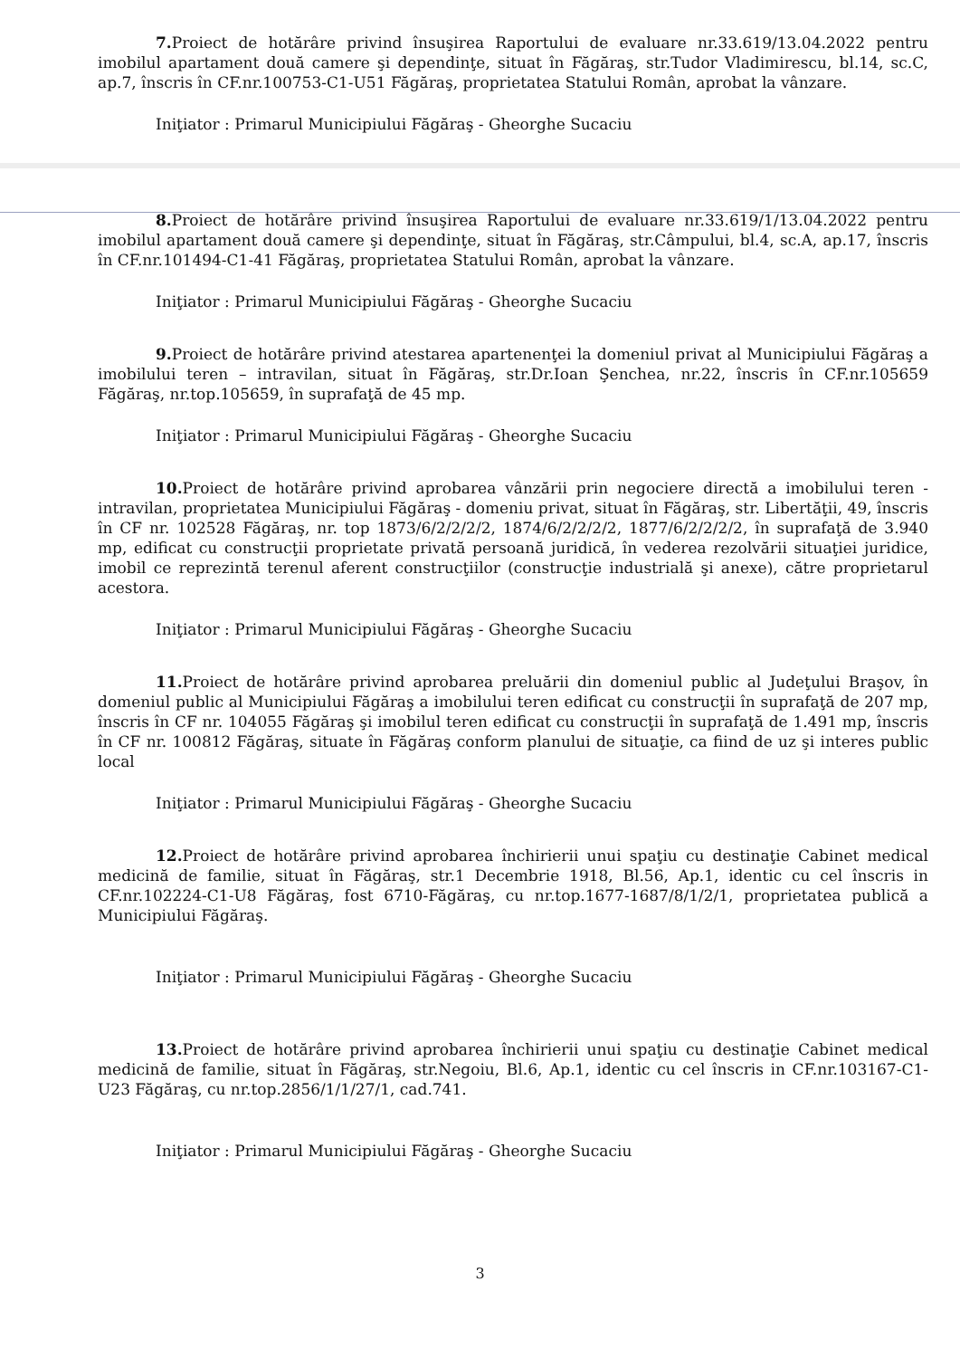7. Proiect de hotărâre privind însuşirea Raportului de evaluare nr.33.619/13.04.2022 pentru imobilul apartament două camere şi dependinţe, situat în Făgăraş, str.Tudor Vladimirescu, bl.14, sc.C, ap.7, înscris în CF.nr.100753-C1-U51 Făgăraş, proprietatea Statului Român, aprobat la vânzare.
Iniţiator : Primarul Municipiului Făgăraş - Gheorghe Sucaciu
8. Proiect de hotărâre privind însuşirea Raportului de evaluare nr.33.619/1/13.04.2022 pentru imobilul apartament două camere şi dependinţe, situat în Făgăraş, str.Câmpului, bl.4, sc.A, ap.17, înscris în CF.nr.101494-C1-41 Făgăraş, proprietatea Statului Român, aprobat la vânzare.
Iniţiator : Primarul Municipiului Făgăraş - Gheorghe Sucaciu
9. Proiect de hotărâre privind atestarea apartenenţei la domeniul privat al Municipiului Făgăraş a imobilului teren – intravilan, situat în Făgăraş, str.Dr.Ioan Şenchea, nr.22, înscris în CF.nr.105659 Făgăraş, nr.top.105659, în suprafaţă de 45 mp.
Iniţiator : Primarul Municipiului Făgăraş - Gheorghe Sucaciu
10. Proiect de hotărâre privind aprobarea vânzării prin negociere directă a imobilului teren - intravilan, proprietatea Municipiului Făgăraş - domeniu privat, situat în Făgăraş, str. Libertăţii, 49, înscris în CF nr. 102528 Făgăraş, nr. top 1873/6/2/2/2/2, 1874/6/2/2/2/2, 1877/6/2/2/2/2, în suprafaţă de 3.940 mp, edificat cu construcţii proprietate privată persoană juridică, în vederea rezolvării situaţiei juridice, imobil ce reprezintă terenul aferent construcţiilor (construcţie industrială şi anexe), către proprietarul acestora.
Iniţiator : Primarul Municipiului Făgăraş - Gheorghe Sucaciu
11. Proiect de hotărâre privind aprobarea preluării din domeniul public al Judeţului Braşov, în domeniul public al Municipiului Făgăraş a imobilului teren edificat cu construcţii în suprafaţă de 207 mp, înscris în CF nr. 104055 Făgăraş şi imobilul teren edificat cu construcţii în suprafaţă de 1.491 mp, înscris în CF nr. 100812 Făgăraş, situate în Făgăraş conform planului de situaţie, ca fiind de uz şi interes public local
Iniţiator : Primarul Municipiului Făgăraş - Gheorghe Sucaciu
12. Proiect de hotărâre privind aprobarea închirierii unui spaţiu cu destinaţie Cabinet medical medicină de familie, situat în Făgăraş, str.1 Decembrie 1918, Bl.56, Ap.1, identic cu cel înscris in CF.nr.102224-C1-U8 Făgăraş, fost 6710-Făgăraş, cu nr.top.1677-1687/8/1/2/1, proprietatea publică a Municipiului Făgăraş.
Iniţiator : Primarul Municipiului Făgăraş - Gheorghe Sucaciu
13. Proiect de hotărâre privind aprobarea închirierii unui spaţiu cu destinaţie Cabinet medical medicină de familie, situat în Făgăraş, str.Negoiu, Bl.6, Ap.1, identic cu cel înscris in CF.nr.103167-C1-U23 Făgăraş, cu nr.top.2856/1/1/27/1, cad.741.
Iniţiator : Primarul Municipiului Făgăraş - Gheorghe Sucaciu
3